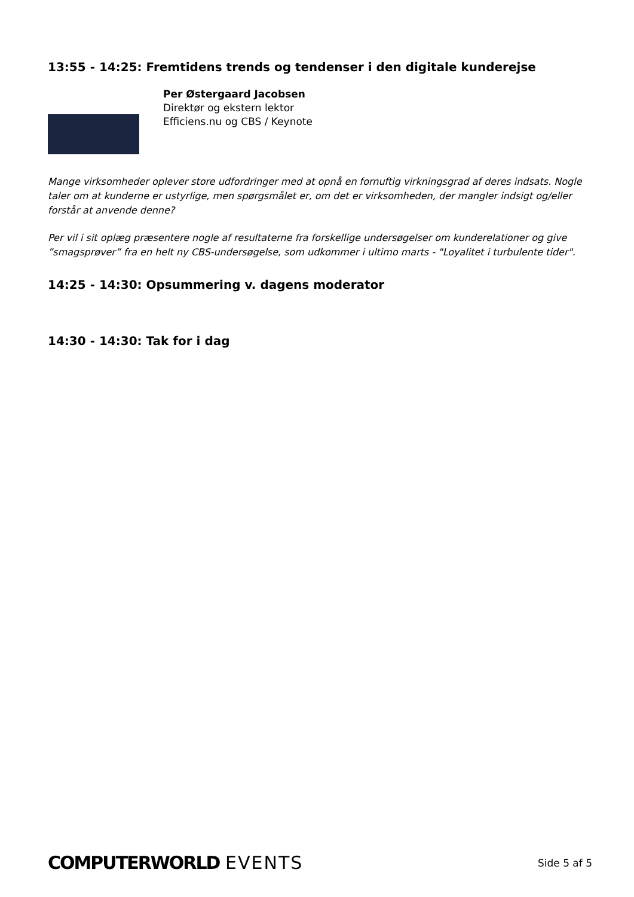13:55 - 14:25: Fremtidens trends og tendenser i den digitale kunderejse
Per Østergaard Jacobsen
Direktør og ekstern lektor
Efficiens.nu og CBS / Keynote
Mange virksomheder oplever store udfordringer med at opnå en fornuftig virkningsgrad af deres indsats. Nogle taler om at kunderne er ustyrlige, men spørgsmålet er, om det er virksomheden, der mangler indsigt og/eller forstår at anvende denne?
Per vil i sit oplæg præsentere nogle af resultaterne fra forskellige undersøgelser om kunderelationer og give ”smagsprøver” fra en helt ny CBS-undersøgelse, som udkommer i ultimo marts - "Loyalitet i turbulente tider".
14:25 - 14:30: Opsummering v. dagens moderator
14:30 - 14:30: Tak for i dag
COMPUTERWORLD EVENTS
Side 5 af 5